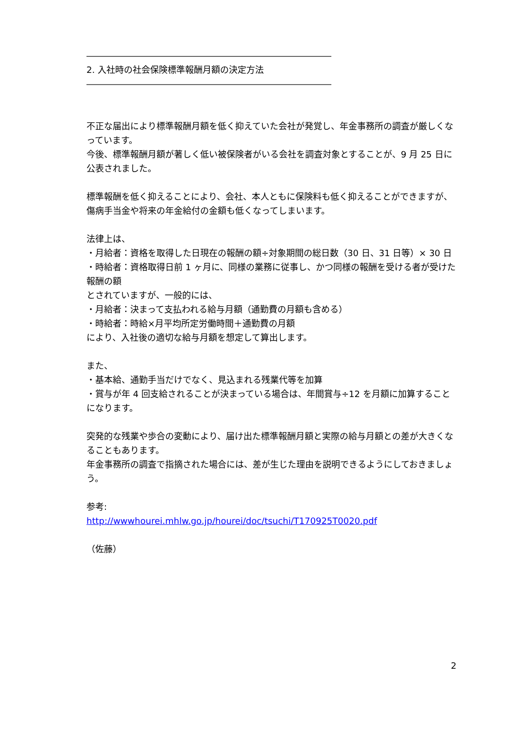――――――――――――――――――――――――――――
2. 入社時の社会保険標準報酬月額の決定方法
――――――――――――――――――――――――――――
不正な届出により標準報酬月額を低く抑えていた会社が発覚し、年金事務所の調査が厳しくなっています。
今後、標準報酬月額が著しく低い被保険者がいる会社を調査対象とすることが、9 月 25 日に公表されました。
標準報酬を低く抑えることにより、会社、本人ともに保険料も低く抑えることができますが、傷病手当金や将来の年金給付の金額も低くなってしまいます。
法律上は、
・月給者：資格を取得した日現在の報酬の額÷対象期間の総日数（30 日、31 日等）× 30 日
・時給者：資格取得日前 1 ヶ月に、同様の業務に従事し、かつ同様の報酬を受ける者が受けた報酬の額
とされていますが、一般的には、
・月給者：決まって支払われる給与月額（通勤費の月額も含める）
・時給者：時給×月平均所定労働時間＋通勤費の月額
により、入社後の適切な給与月額を想定して算出します。
また、
・基本給、通勤手当だけでなく、見込まれる残業代等を加算
・賞与が年 4 回支給されることが決まっている場合は、年間賞与÷12 を月額に加算することになります。
突発的な残業や歩合の変動により、届け出た標準報酬月額と実際の給与月額との差が大きくなることもあります。
年金事務所の調査で指摘された場合には、差が生じた理由を説明できるようにしておきましょう。
参考:
http://wwwhourei.mhlw.go.jp/hourei/doc/tsuchi/T170925T0020.pdf
（佐藤）
2